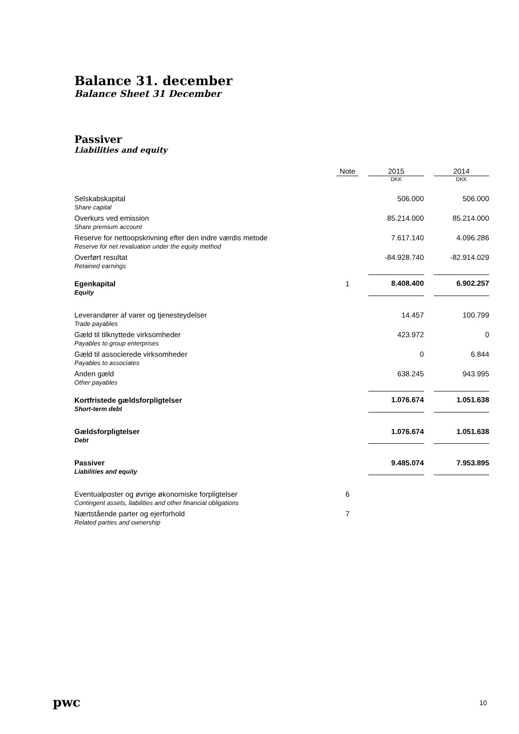Balance 31. december
Balance Sheet 31 December
Passiver
Liabilities and equity
| | Note | | 2015 | | 2014 |
| --- | --- | --- | --- | --- | --- |
| | | | DKK | | DKK |
| Selskabskapital Share capital | | | 506.000 | | 506.000 |
| Overkurs ved emission Share premium account | | | 85.214.000 | | 85.214.000 |
| Reserve for nettoopskrivning efter den indre værdis metode Reserve for net revaluation under the equity method | | | 7.617.140 | | 4.096.286 |
| Overført resultat Retained earnings | | | -84.928.740 | | -82.914.029 |
| Egenkapital Equity | 1 | | 8.408.400 | | 6.902.257 |
| Leverandører af varer og tjenesteydelser Trade payables | | | 14.457 | | 100.799 |
| Gæld til tilknyttede virksomheder Payables to group enterprises | | | 423.972 | | 0 |
| Gæld til associerede virksomheder Payables to associates | | | 0 | | 6.844 |
| Anden gæld Other payables | | | 638.245 | | 943.995 |
| Kortfristede gældsforpligtelser Short-term debt | | | 1.076.674 | | 1.051.638 |
| Gældsforpligtelser Debt | | | 1.076.674 | | 1.051.638 |
| Passiver Liabilities and equity | | | 9.485.074 | | 7.953.895 |
| Eventualposter og øvrige økonomiske forpligtelser Contingent assets, liabilities and other financial obligations | 6 | | | | |
| Nærtstående parter og ejerforhold Related parties and ownership | 7 | | | | |
pwc 10